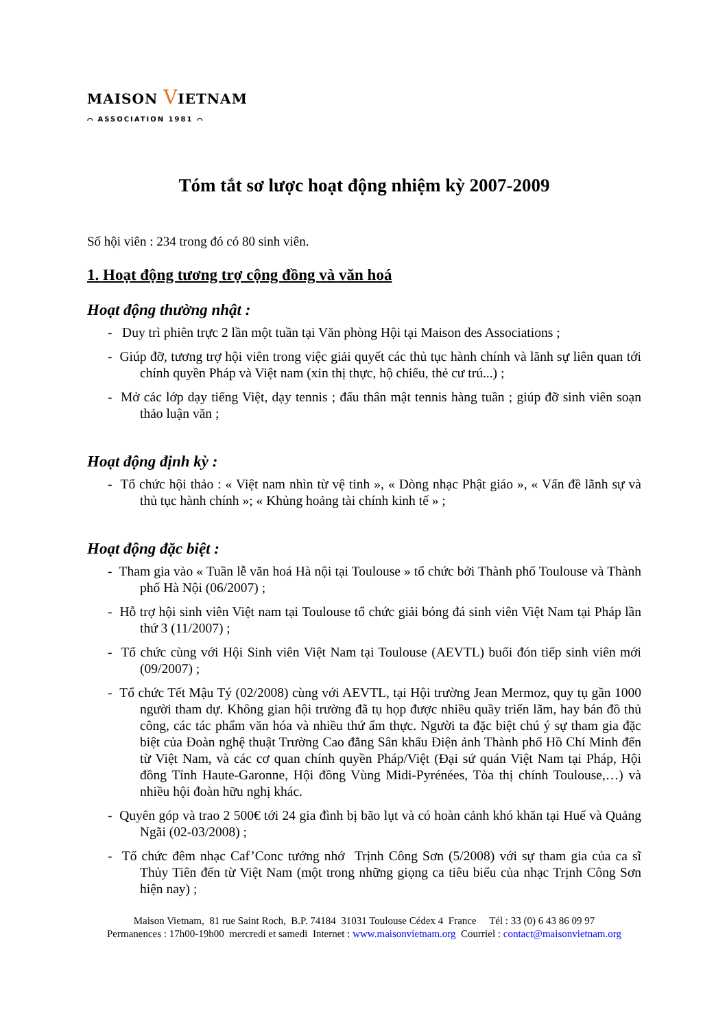MAISON VIETNAM
⌒ ASSOCIATION 1981 ⌒
Tóm tắt sơ lược hoạt động nhiệm kỳ 2007-2009
Số hội viên : 234 trong đó có 80 sinh viên.
1. Hoạt động tương trợ cộng đồng và văn hoá
Hoạt động thường nhật :
- Duy trì phiên trực 2 lần một tuần tại Văn phòng Hội tại Maison des Associations ;
- Giúp đỡ, tương trợ hội viên trong việc giải quyết các thủ tục hành chính và lãnh sự liên quan tới chính quyền Pháp và Việt nam (xin thị thực, hộ chiếu, thẻ cư trú...) ;
- Mở các lớp dạy tiếng Việt, dạy tennis ; đấu thân mật tennis hàng tuần ; giúp đỡ sinh viên soạn thảo luận văn ;
Hoạt động định kỳ :
- Tổ chức hội thảo : « Việt nam nhìn từ vệ tinh », « Dòng nhạc Phật giáo », « Vấn đề lãnh sự và thủ tục hành chính »; « Khủng hoảng tài chính kinh tế » ;
Hoạt động đặc biệt :
- Tham gia vào « Tuần lễ văn hoá Hà nội tại Toulouse » tổ chức bởi Thành phố Toulouse và Thành phố Hà Nội (06/2007) ;
- Hỗ trợ hội sinh viên Việt nam tại Toulouse tổ chức giải bóng đá sinh viên Việt Nam tại Pháp lần thứ 3 (11/2007) ;
- Tổ chức cùng với Hội Sinh viên Việt Nam tại Toulouse (AEVTL) buổi đón tiếp sinh viên mới (09/2007) ;
- Tổ chức Tết Mậu Tý (02/2008) cùng với AEVTL, tại Hội trường Jean Mermoz, quy tụ gần 1000 người tham dự. Không gian hội trường đã tụ họp được nhiều quầy triển lãm, hay bán đồ thủ công, các tác phẩm văn hóa và nhiều thứ ẩm thực. Người ta đặc biệt chú ý sự tham gia đặc biệt của Đoàn nghệ thuật Trường Cao đẳng Sân khấu Điện ảnh Thành phố Hồ Chí Minh đến từ Việt Nam, và các cơ quan chính quyền Pháp/Việt (Đại sứ quán Việt Nam tại Pháp, Hội đồng Tỉnh Haute-Garonne, Hội đồng Vùng Midi-Pyrénées, Tòa thị chính Toulouse,…) và nhiều hội đoàn hữu nghị khác.
- Quyên góp và trao 2 500€ tới 24 gia đình bị bão lụt và có hoàn cảnh khó khăn tại Huế và Quảng Ngãi (02-03/2008) ;
- Tổ chức đêm nhạc Caf’Conc tưởng nhớ Trịnh Công Sơn (5/2008) với sự tham gia của ca sĩ Thủy Tiên đến từ Việt Nam (một trong những giọng ca tiêu biểu của nhạc Trịnh Công Sơn hiện nay) ;
Maison Vietnam, 81 rue Saint Roch, B.P. 74184 31031 Toulouse Cédex 4 France Tél : 33 (0) 6 43 86 09 97
Permanences : 17h00-19h00 mercredi et samedi Internet : www.maisonvietnam.org Courriel : contact@maisonvietnam.org